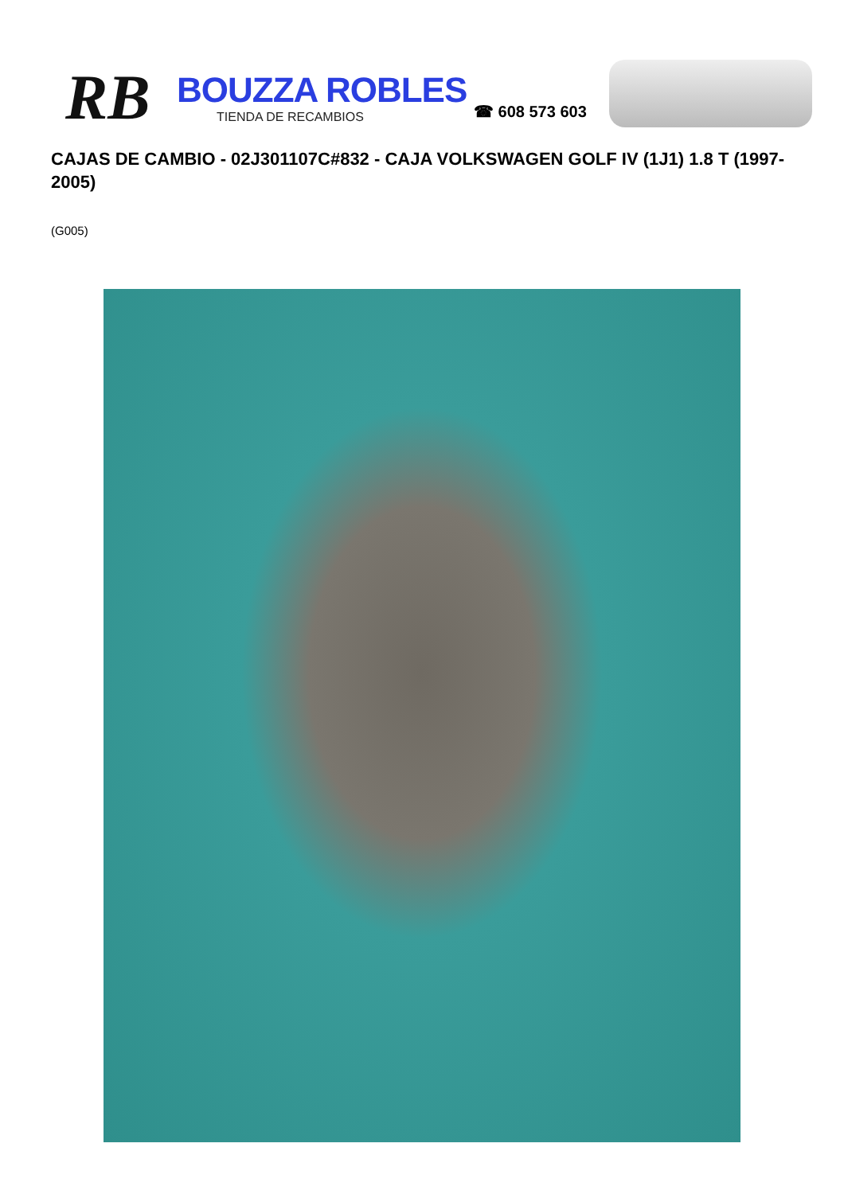RB
BOUZZA ROBLES
TIENDA DE RECAMBIOS
☎ 608 573 603
CAJAS DE CAMBIO - 02J301107C#832 - CAJA VOLKSWAGEN GOLF IV (1J1) 1.8 T (1997-2005)
(G005)